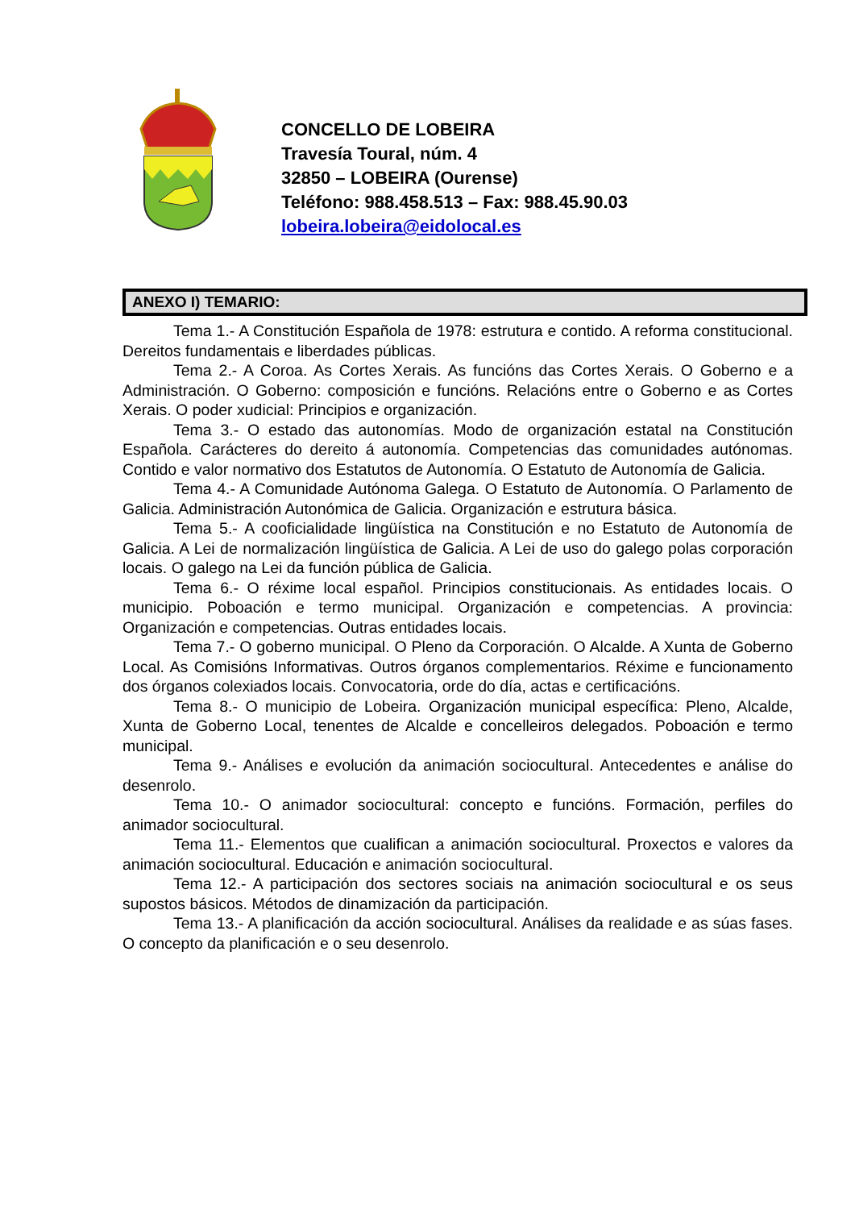CONCELLO DE LOBEIRA
Travesía Toural, núm. 4
32850 – LOBEIRA (Ourense)
Teléfono: 988.458.513 – Fax: 988.45.90.03
lobeira.lobeira@eidolocal.es
ANEXO I) TEMARIO:
Tema 1.- A Constitución Española de 1978: estrutura e contido. A reforma constitucional. Dereitos fundamentais e liberdades públicas.
Tema 2.- A Coroa. As Cortes Xerais. As funcións das Cortes Xerais. O Goberno e a Administración. O Goberno: composición e funcións. Relacións entre o Goberno e as Cortes Xerais. O poder xudicial: Principios e organización.
Tema 3.- O estado das autonomías. Modo de organización estatal na Constitución Española. Carácteres do dereito á autonomía. Competencias das comunidades autónomas. Contido e valor normativo dos Estatutos de Autonomía. O Estatuto de Autonomía de Galicia.
Tema 4.- A Comunidade Autónoma Galega. O Estatuto de Autonomía. O Parlamento de Galicia. Administración Autonómica de Galicia. Organización e estrutura básica.
Tema 5.- A cooficialidade lingüística na Constitución e no Estatuto de Autonomía de Galicia. A Lei de normalización lingüística de Galicia. A Lei de uso do galego polas corporación locais. O galego na Lei da función pública de Galicia.
Tema 6.- O réxime local español. Principios constitucionais. As entidades locais. O municipio. Poboación e termo municipal. Organización e competencias. A provincia: Organización e competencias. Outras entidades locais.
Tema 7.- O goberno municipal. O Pleno da Corporación. O Alcalde. A Xunta de Goberno Local. As Comisións Informativas. Outros órganos complementarios. Réxime e funcionamento dos órganos colexiados locais. Convocatoria, orde do día, actas e certificacións.
Tema 8.- O municipio de Lobeira. Organización municipal específica: Pleno, Alcalde, Xunta de Goberno Local, tenentes de Alcalde e concelleiros delegados. Poboación e termo municipal.
Tema 9.- Análises e evolución da animación sociocultural. Antecedentes e análise do desenrolo.
Tema 10.- O animador sociocultural: concepto e funcións. Formación, perfiles do animador sociocultural.
Tema 11.- Elementos que cualifican a animación sociocultural. Proxectos e valores da animación sociocultural. Educación e animación sociocultural.
Tema 12.- A participación dos sectores sociais na animación sociocultural e os seus supostos básicos. Métodos de dinamización da participación.
Tema 13.- A planificación da acción sociocultural. Análises da realidade e as súas fases. O concepto da planificación e o seu desenrolo.